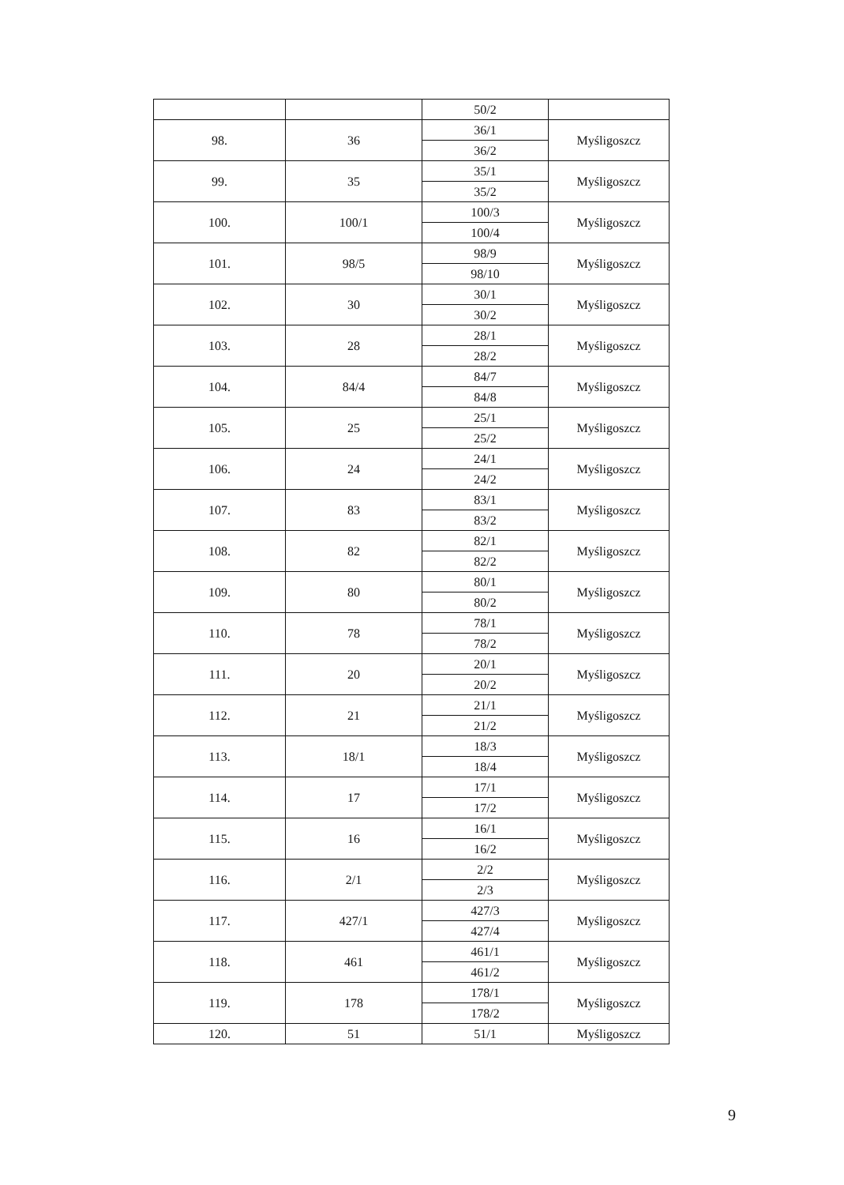| | | 50/2 | |
| 98. | 36 | 36/1 | Myśligoszcz |
| | | 36/2 | |
| 99. | 35 | 35/1 | Myśligoszcz |
| | | 35/2 | |
| 100. | 100/1 | 100/3 | Myśligoszcz |
| | | 100/4 | |
| 101. | 98/5 | 98/9 | Myśligoszcz |
| | | 98/10 | |
| 102. | 30 | 30/1 | Myśligoszcz |
| | | 30/2 | |
| 103. | 28 | 28/1 | Myśligoszcz |
| | | 28/2 | |
| 104. | 84/4 | 84/7 | Myśligoszcz |
| | | 84/8 | |
| 105. | 25 | 25/1 | Myśligoszcz |
| | | 25/2 | |
| 106. | 24 | 24/1 | Myśligoszcz |
| | | 24/2 | |
| 107. | 83 | 83/1 | Myśligoszcz |
| | | 83/2 | |
| 108. | 82 | 82/1 | Myśligoszcz |
| | | 82/2 | |
| 109. | 80 | 80/1 | Myśligoszcz |
| | | 80/2 | |
| 110. | 78 | 78/1 | Myśligoszcz |
| | | 78/2 | |
| 111. | 20 | 20/1 | Myśligoszcz |
| | | 20/2 | |
| 112. | 21 | 21/1 | Myśligoszcz |
| | | 21/2 | |
| 113. | 18/1 | 18/3 | Myśligoszcz |
| | | 18/4 | |
| 114. | 17 | 17/1 | Myśligoszcz |
| | | 17/2 | |
| 115. | 16 | 16/1 | Myśligoszcz |
| | | 16/2 | |
| 116. | 2/1 | 2/2 | Myśligoszcz |
| | | 2/3 | |
| 117. | 427/1 | 427/3 | Myśligoszcz |
| | | 427/4 | |
| 118. | 461 | 461/1 | Myśligoszcz |
| | | 461/2 | |
| 119. | 178 | 178/1 | Myśligoszcz |
| | | 178/2 | |
| 120. | 51 | 51/1 | Myśligoszcz |
9